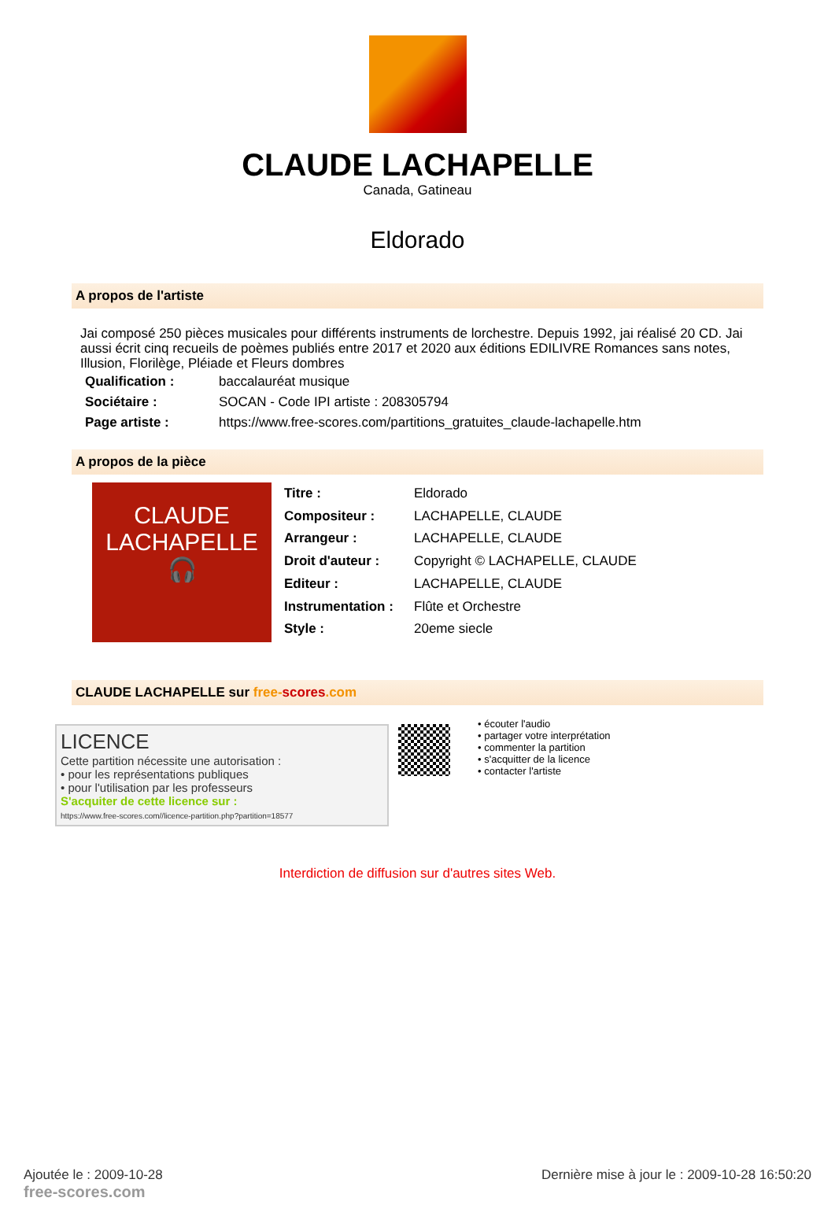CLAUDE LACHAPELLE
Canada, Gatineau
Eldorado
A propos de l'artiste
Jai composé 250 pièces musicales pour différents instruments de lorchestre. Depuis 1992, jai réalisé 20 CD. Jai aussi écrit cinq recueils de poèmes publiés entre 2017 et 2020 aux éditions EDILIVRE Romances sans notes, Illusion, Florilège, Pléiade et Fleurs dombres
| Qualification : | baccalauréat musique |
| Sociétaire : | SOCAN - Code IPI artiste : 208305794 |
| Page artiste : | https://www.free-scores.com/partitions_gratuites_claude-lachapelle.htm |
A propos de la pièce
CLAUDE
LACHAPELLE
🎧
| Titre : | Eldorado |
| Compositeur : | LACHAPELLE, CLAUDE |
| Arrangeur : | LACHAPELLE, CLAUDE |
| Droit d'auteur : | Copyright © LACHAPELLE, CLAUDE |
| Editeur : | LACHAPELLE, CLAUDE |
| Instrumentation : | Flûte et Orchestre |
| Style : | 20eme siecle |
CLAUDE LACHAPELLE sur free-scores.com
LICENCE
Cette partition nécessite une autorisation :
• pour les représentations publiques
• pour l'utilisation par les professeurs
S'acquiter de cette licence sur :
https://www.free-scores.com//licence-partition.php?partition=18577
• écouter l'audio
• partager votre interprétation
• commenter la partition
• s'acquitter de la licence
• contacter l'artiste
Interdiction de diffusion sur d'autres sites Web.
Ajoutée le : 2009-10-28
free-scores.com
Dernière mise à jour le : 2009-10-28 16:50:20